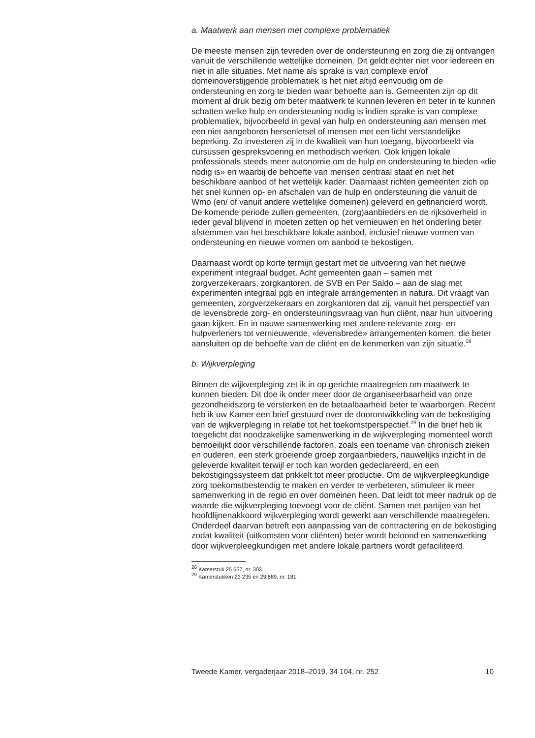a. Maatwerk aan mensen met complexe problematiek
De meeste mensen zijn tevreden over de ondersteuning en zorg die zij ontvangen vanuit de verschillende wettelijke domeinen. Dit geldt echter niet voor iedereen en niet in alle situaties. Met name als sprake is van complexe en/of domeinoverstijgende problematiek is het niet altijd eenvoudig om de ondersteuning en zorg te bieden waar behoefte aan is. Gemeenten zijn op dit moment al druk bezig om beter maatwerk te kunnen leveren en beter in te kunnen schatten welke hulp en ondersteuning nodig is indien sprake is van complexe problematiek, bijvoorbeeld in geval van hulp en ondersteuning aan mensen met een niet aangeboren hersenletsel of mensen met een licht verstandelijke beperking. Zo investeren zij in de kwaliteit van hun toegang, bijvoorbeeld via cursussen gespreksvoering en methodisch werken. Ook krijgen lokale professionals steeds meer autonomie om de hulp en ondersteuning te bieden «die nodig is» en waarbij de behoefte van mensen centraal staat en niet het beschikbare aanbod of het wettelijk kader. Daarnaast richten gemeenten zich op het snel kunnen op- en afschalen van de hulp en ondersteuning die vanuit de Wmo (en/ of vanuit andere wettelijke domeinen) geleverd en gefinancierd wordt. De komende periode zullen gemeenten, (zorg)aanbieders en de rijksoverheid in ieder geval blijvend in moeten zetten op het vernieuwen en het onderling beter afstemmen van het beschikbare lokale aanbod, inclusief nieuwe vormen van ondersteuning en nieuwe vormen om aanbod te bekostigen.
Daarnaast wordt op korte termijn gestart met de uitvoering van het nieuwe experiment integraal budget. Acht gemeenten gaan – samen met zorgverzekeraars, zorgkantoren, de SVB en Per Saldo – aan de slag met experimenten integraal pgb en integrale arrangementen in natura. Dit vraagt van gemeenten, zorgverzekeraars en zorgkantoren dat zij, vanuit het perspectief van de levensbrede zorg- en ondersteuningsvraag van hun cliënt, naar hun uitvoering gaan kijken. En in nauwe samenwerking met andere relevante zorg- en hulpverleners tot vernieuwende, «levensbrede» arrangementen komen, die beter aansluiten op de behoefte van de cliënt en de kenmerken van zijn situatie.<sup>28</sup>
b. Wijkverpleging
Binnen de wijkverpleging zet ik in op gerichte maatregelen om maatwerk te kunnen bieden. Dit doe ik onder meer door de organiseerbaarheid van onze gezondheidszorg te versterken en de betaalbaarheid beter te waarborgen. Recent heb ik uw Kamer een brief gestuurd over de doorontwikkeling van de bekostiging van de wijkverpleging in relatie tot het toekomstperspectief.<sup>29</sup> In die brief heb ik toegelicht dat noodzakelijke samenwerking in de wijkverpleging momenteel wordt bemoeilijkt door verschillende factoren, zoals een toename van chronisch zieken en ouderen, een sterk groeiende groep zorgaanbieders, nauwelijks inzicht in de geleverde kwaliteit terwijl er toch kan worden gedeclareerd, en een bekostigingssysteem dat prikkelt tot meer productie. Om de wijkverpleegkundige zorg toekomstbestendig te maken en verder te verbeteren, stimuleer ik meer samenwerking in de regio en over domeinen heen. Dat leidt tot meer nadruk op de waarde die wijkverpleging toevoegt voor de cliënt. Samen met partijen van het hoofdlijnenakkoord wijkverpleging wordt gewerkt aan verschillende maatregelen. Onderdeel daarvan betreft een aanpassing van de contractering en de bekostiging zodat kwaliteit (uitkomsten voor cliënten) beter wordt beloond en samenwerking door wijkverpleegkundigen met andere lokale partners wordt gefaciliteerd.
<sup>28</sup> Kamerstuk 25 657, nr. 303.
<sup>29</sup> Kamerstukken 23 235 en 29 689, nr. 181.
Tweede Kamer, vergaderjaar 2018–2019, 34 104, nr. 252 10